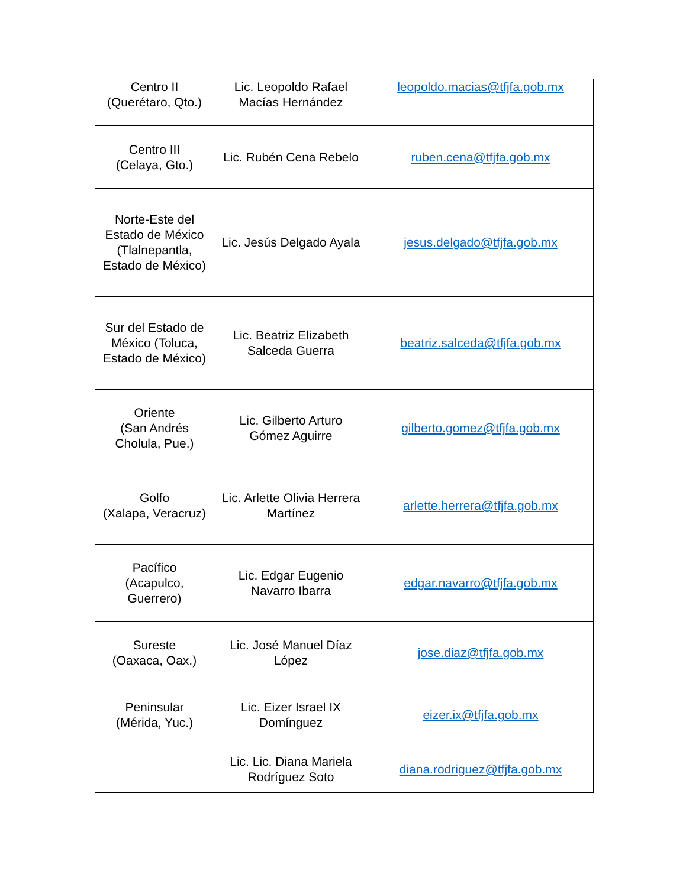| Centro II (Querétaro, Qto.) | Lic. Leopoldo Rafael Macías Hernández | leopoldo.macias@tfjfa.gob.mx |
| Centro III (Celaya, Gto.) | Lic. Rubén Cena Rebelo | ruben.cena@tfjfa.gob.mx |
| Norte-Este del Estado de México (Tlalnepantla, Estado de México) | Lic. Jesús Delgado Ayala | jesus.delgado@tfjfa.gob.mx |
| Sur del Estado de México (Toluca, Estado de México) | Lic. Beatriz Elizabeth Salceda Guerra | beatriz.salceda@tfjfa.gob.mx |
| Oriente (San Andrés Cholula, Pue.) | Lic. Gilberto Arturo Gómez Aguirre | gilberto.gomez@tfjfa.gob.mx |
| Golfo (Xalapa, Veracruz) | Lic. Arlette Olivia Herrera Martínez | arlette.herrera@tfjfa.gob.mx |
| Pacífico (Acapulco, Guerrero) | Lic. Edgar Eugenio Navarro Ibarra | edgar.navarro@tfjfa.gob.mx |
| Sureste (Oaxaca, Oax.) | Lic. José Manuel Díaz López | jose.diaz@tfjfa.gob.mx |
| Peninsular (Mérida, Yuc.) | Lic. Eizer Israel IX Domínguez | eizer.ix@tfjfa.gob.mx |
| | Lic. Lic. Diana Mariela Rodríguez Soto | diana.rodriguez@tfjfa.gob.mx |